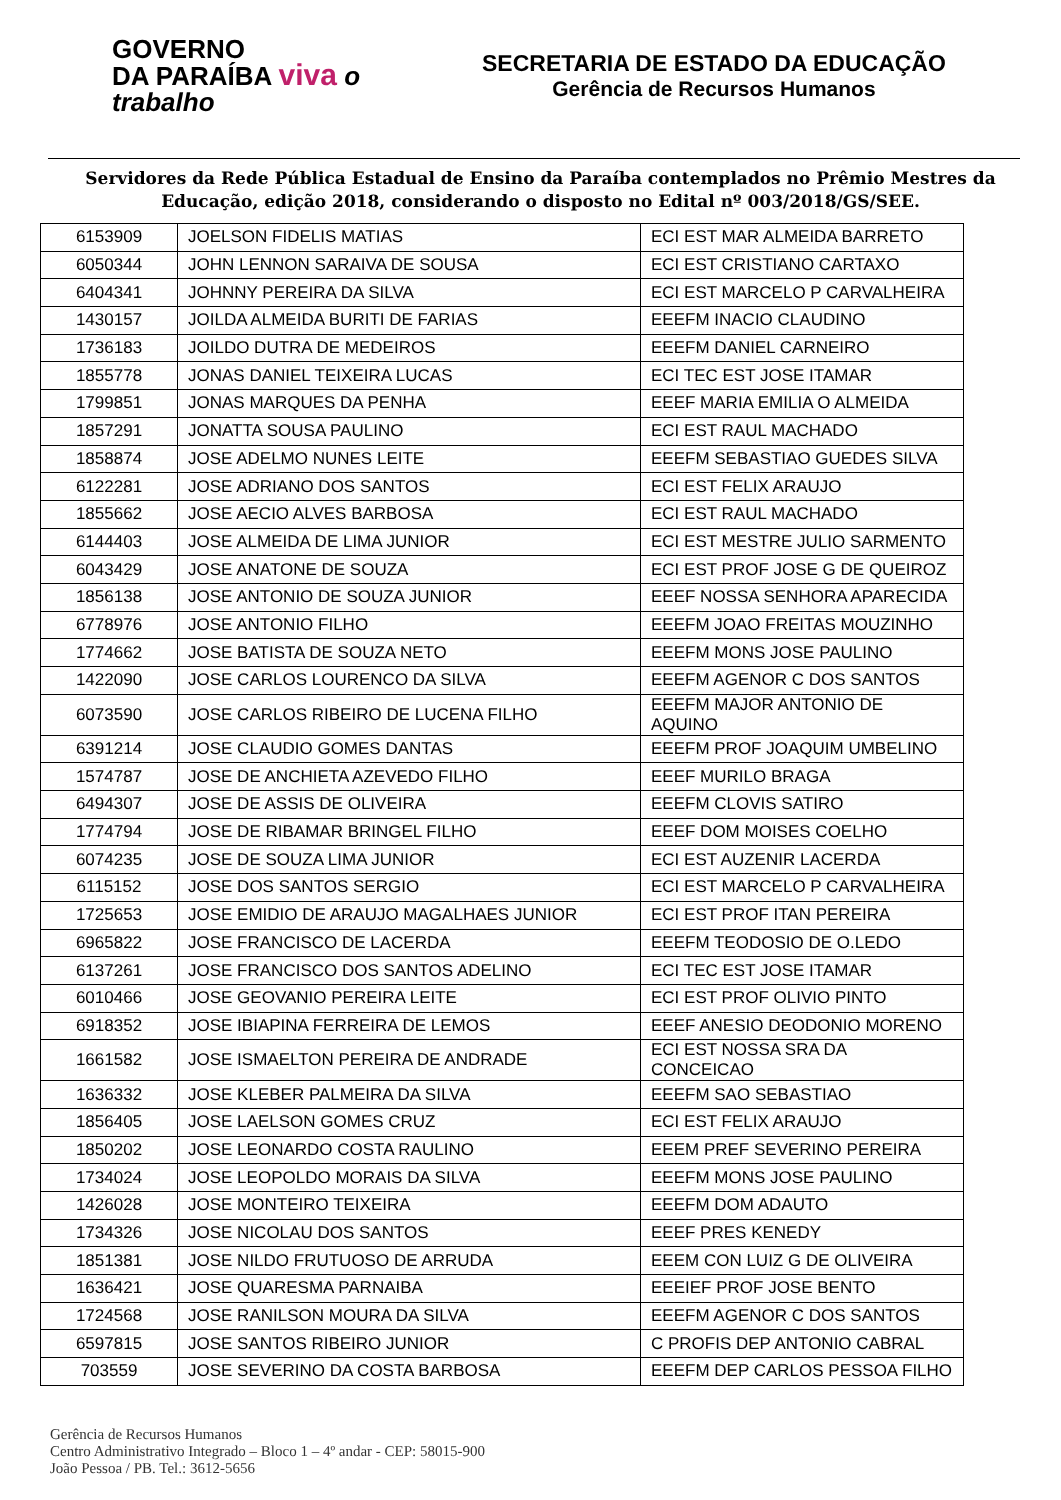GOVERNO
DA PARAÍBA viva o trabalho
SECRETARIA DE ESTADO DA EDUCAÇÃO
Gerência de Recursos Humanos
Servidores da Rede Pública Estadual de Ensino da Paraíba contemplados no Prêmio Mestres da Educação, edição 2018, considerando o disposto no Edital nº 003/2018/GS/SEE.
| 6153909 | JOELSON FIDELIS MATIAS | ECI EST MAR ALMEIDA BARRETO |
| 6050344 | JOHN LENNON SARAIVA DE SOUSA | ECI EST CRISTIANO CARTAXO |
| 6404341 | JOHNNY PEREIRA DA SILVA | ECI EST MARCELO P CARVALHEIRA |
| 1430157 | JOILDA ALMEIDA BURITI DE FARIAS | EEEFM INACIO CLAUDINO |
| 1736183 | JOILDO DUTRA DE MEDEIROS | EEEFM DANIEL CARNEIRO |
| 1855778 | JONAS DANIEL TEIXEIRA LUCAS | ECI TEC EST JOSE ITAMAR |
| 1799851 | JONAS MARQUES DA PENHA | EEEF MARIA EMILIA O ALMEIDA |
| 1857291 | JONATTA SOUSA PAULINO | ECI EST RAUL MACHADO |
| 1858874 | JOSE ADELMO NUNES LEITE | EEEFM SEBASTIAO GUEDES SILVA |
| 6122281 | JOSE ADRIANO DOS SANTOS | ECI EST FELIX ARAUJO |
| 1855662 | JOSE AECIO ALVES BARBOSA | ECI EST RAUL MACHADO |
| 6144403 | JOSE ALMEIDA DE LIMA JUNIOR | ECI EST MESTRE JULIO SARMENTO |
| 6043429 | JOSE ANATONE DE SOUZA | ECI EST PROF JOSE G DE QUEIROZ |
| 1856138 | JOSE ANTONIO DE SOUZA JUNIOR | EEEF NOSSA SENHORA APARECIDA |
| 6778976 | JOSE ANTONIO FILHO | EEEFM JOAO FREITAS MOUZINHO |
| 1774662 | JOSE BATISTA DE SOUZA NETO | EEEFM MONS JOSE PAULINO |
| 1422090 | JOSE CARLOS LOURENCO DA SILVA | EEEFM AGENOR C DOS SANTOS |
| 6073590 | JOSE CARLOS RIBEIRO DE LUCENA FILHO | EEEFM MAJOR ANTONIO DE AQUINO |
| 6391214 | JOSE CLAUDIO GOMES DANTAS | EEEFM PROF JOAQUIM UMBELINO |
| 1574787 | JOSE DE ANCHIETA AZEVEDO FILHO | EEEF MURILO BRAGA |
| 6494307 | JOSE DE ASSIS DE OLIVEIRA | EEEFM CLOVIS SATIRO |
| 1774794 | JOSE DE RIBAMAR BRINGEL FILHO | EEEF DOM MOISES COELHO |
| 6074235 | JOSE DE SOUZA LIMA JUNIOR | ECI EST AUZENIR LACERDA |
| 6115152 | JOSE DOS SANTOS SERGIO | ECI EST MARCELO P CARVALHEIRA |
| 1725653 | JOSE EMIDIO DE ARAUJO MAGALHAES JUNIOR | ECI EST PROF ITAN PEREIRA |
| 6965822 | JOSE FRANCISCO DE LACERDA | EEEFM TEODOSIO DE O.LEDO |
| 6137261 | JOSE FRANCISCO DOS SANTOS ADELINO | ECI TEC EST JOSE ITAMAR |
| 6010466 | JOSE GEOVANIO PEREIRA LEITE | ECI EST PROF OLIVIO PINTO |
| 6918352 | JOSE IBIAPINA FERREIRA DE LEMOS | EEEF ANESIO DEODONIO MORENO |
| 1661582 | JOSE ISMAELTON PEREIRA DE ANDRADE | ECI EST NOSSA SRA DA CONCEICAO |
| 1636332 | JOSE KLEBER PALMEIRA DA SILVA | EEEFM SAO SEBASTIAO |
| 1856405 | JOSE LAELSON GOMES CRUZ | ECI EST FELIX ARAUJO |
| 1850202 | JOSE LEONARDO COSTA RAULINO | EEEM PREF SEVERINO PEREIRA |
| 1734024 | JOSE LEOPOLDO MORAIS DA SILVA | EEEFM MONS JOSE PAULINO |
| 1426028 | JOSE MONTEIRO TEIXEIRA | EEEFM DOM ADAUTO |
| 1734326 | JOSE NICOLAU DOS SANTOS | EEEF PRES KENEDY |
| 1851381 | JOSE NILDO FRUTUOSO DE ARRUDA | EEEM CON LUIZ G DE OLIVEIRA |
| 1636421 | JOSE QUARESMA PARNAIBA | EEEIEF PROF JOSE BENTO |
| 1724568 | JOSE RANILSON MOURA DA SILVA | EEEFM AGENOR C DOS SANTOS |
| 6597815 | JOSE SANTOS RIBEIRO JUNIOR | C PROFIS DEP ANTONIO CABRAL |
| 703559 | JOSE SEVERINO DA COSTA BARBOSA | EEEFM DEP CARLOS PESSOA FILHO |
Gerência de Recursos Humanos
Centro Administrativo Integrado – Bloco 1 – 4º andar - CEP: 58015-900
João Pessoa / PB. Tel.: 3612-5656